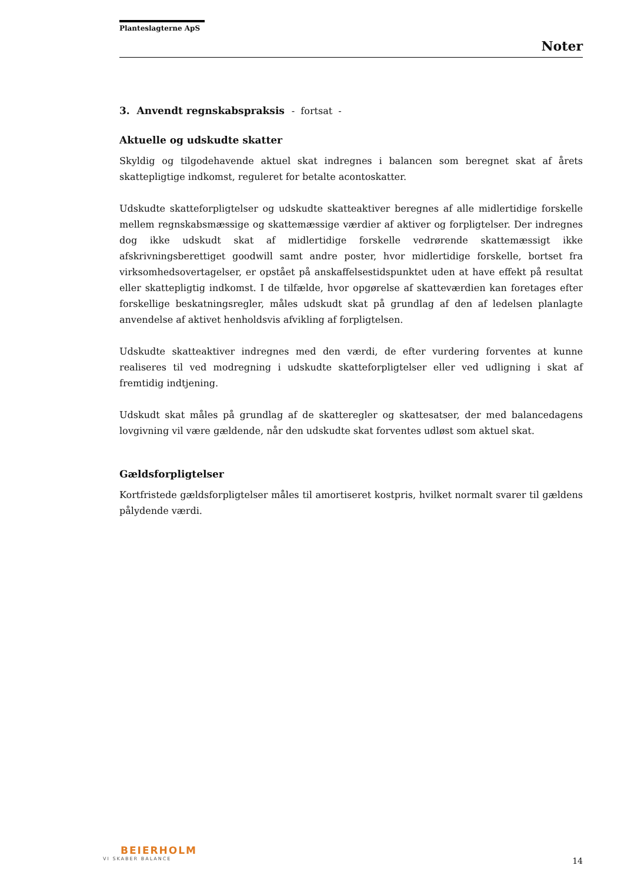Planteslagterne ApS
Noter
3. Anvendt regnskabspraksis - fortsat -
Aktuelle og udskudte skatter
Skyldig og tilgodehavende aktuel skat indregnes i balancen som beregnet skat af årets skattepligtige indkomst, reguleret for betalte acontoskatter.
Udskudte skatteforpligtelser og udskudte skatteaktiver beregnes af alle midlertidige forskelle mellem regnskabsmæssige og skattemæssige værdier af aktiver og forpligtelser. Der indregnes dog ikke udskudt skat af midlertidige forskelle vedrørende skattemæssigt ikke afskrivningsberettiget goodwill samt andre poster, hvor midlertidige forskelle, bortset fra virksomhedsovertagelser, er opstået på anskaffelsestidspunktet uden at have effekt på resultat eller skattepligtig indkomst. I de tilfælde, hvor opgørelse af skatteværdien kan foretages efter forskellige beskatningsregler, måles udskudt skat på grundlag af den af ledelsen planlagte anvendelse af aktivet henholdsvis afvikling af forpligtelsen.
Udskudte skatteaktiver indregnes med den værdi, de efter vurdering forventes at kunne realiseres til ved modregning i udskudte skatteforpligtelser eller ved udligning i skat af fremtidig indtjening.
Udskudt skat måles på grundlag af de skatteregler og skattesatser, der med balancedagens lovgivning vil være gældende, når den udskudte skat forventes udløst som aktuel skat.
Gældsforpligtelser
Kortfristede gældsforpligtelser måles til amortiseret kostpris, hvilket normalt svarer til gældens pålydende værdi.
BEIERHOLM
VI SKABER BALANCE
14